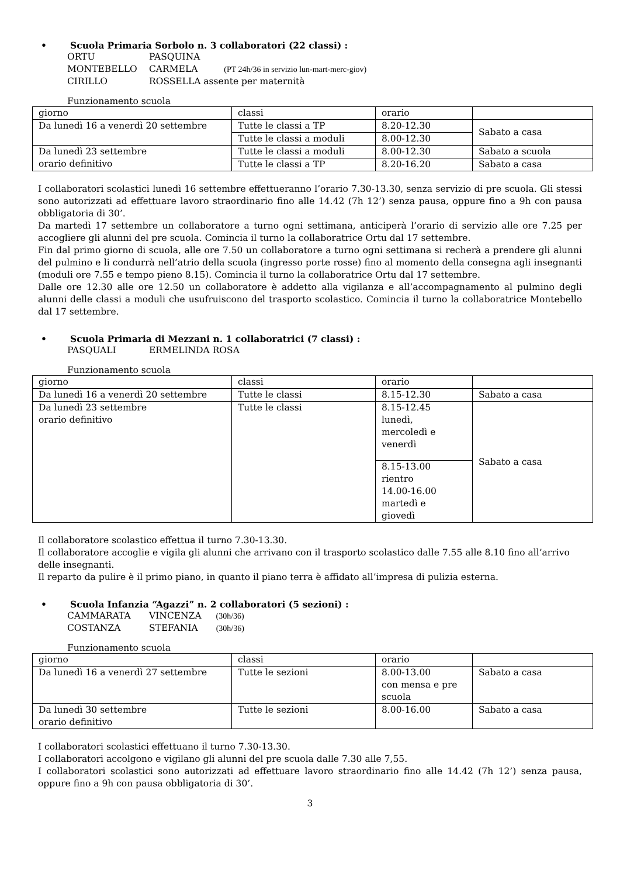• Scuola Primaria Sorbolo n. 3 collaboratori (22 classi) :
ORTU PASQUINA
MONTEBELLO CARMELA (PT 24h/36 in servizio lun-mart-merc-giov)
CIRILLO ROSSELLA assente per maternità
Funzionamento scuola
| giorno | classi | orario | |
| Da lunedì 16 a venerdì 20 settembre | Tutte le classi a TP | 8.20-12.30 | Sabato a casa |
| | Tutte le classi a moduli | 8.00-12.30 | |
| Da lunedì 23 settembre orario definitivo | Tutte le classi a moduli | 8.00-12.30 | Sabato a scuola |
| | Tutte le classi a TP | 8.20-16.20 | Sabato a casa |
I collaboratori scolastici lunedì 16 settembre effettueranno l’orario 7.30-13.30, senza servizio di pre scuola. Gli stessi sono autorizzati ad effettuare lavoro straordinario fino alle 14.42 (7h 12’) senza pausa, oppure fino a 9h con pausa obbligatoria di 30’.
Da martedì 17 settembre un collaboratore a turno ogni settimana, anticiperà l’orario di servizio alle ore 7.25 per accogliere gli alunni del pre scuola. Comincia il turno la collaboratrice Ortu dal 17 settembre.
Fin dal primo giorno di scuola, alle ore 7.50 un collaboratore a turno ogni settimana si recherà a prendere gli alunni del pulmino e li condurrà nell’atrio della scuola (ingresso porte rosse) fino al momento della consegna agli insegnanti (moduli ore 7.55 e tempo pieno 8.15). Comincia il turno la collaboratrice Ortu dal 17 settembre.
Dalle ore 12.30 alle ore 12.50 un collaboratore è addetto alla vigilanza e all’accompagnamento al pulmino degli alunni delle classi a moduli che usufruiscono del trasporto scolastico. Comincia il turno la collaboratrice Montebello dal 17 settembre.
• Scuola Primaria di Mezzani n. 1 collaboratrici (7 classi) :
PASQUALI ERMELINDA ROSA
Funzionamento scuola
| giorno | classi | orario | |
| Da lunedì 16 a venerdì 20 settembre | Tutte le classi | 8.15-12.30 | Sabato a casa |
| Da lunedì 23 settembre orario definitivo | Tutte le classi | 8.15-12.45 lunedì, mercoledì e venerdì | Sabato a casa |
| | | 8.15-13.00 rientro 14.00-16.00 martedì e giovedì | |
Il collaboratore scolastico effettua il turno 7.30-13.30.
Il collaboratore accoglie e vigila gli alunni che arrivano con il trasporto scolastico dalle 7.55 alle 8.10 fino all’arrivo delle insegnanti.
Il reparto da pulire è il primo piano, in quanto il piano terra è affidato all’impresa di pulizia esterna.
• Scuola Infanzia “Agazzi” n. 2 collaboratori (5 sezioni) :
CAMMARATA VINCENZA (30h/36)
COSTANZA STEFANIA (30h/36)
Funzionamento scuola
| giorno | classi | orario | |
| Da lunedì 16 a venerdì 27 settembre | Tutte le sezioni | 8.00-13.00 con mensa e pre scuola | Sabato a casa |
| Da lunedì 30 settembre orario definitivo | Tutte le sezioni | 8.00-16.00 | Sabato a casa |
I collaboratori scolastici effettuano il turno 7.30-13.30.
I collaboratori accolgono e vigilano gli alunni del pre scuola dalle 7.30 alle 7,55.
I collaboratori scolastici sono autorizzati ad effettuare lavoro straordinario fino alle 14.42 (7h 12’) senza pausa, oppure fino a 9h con pausa obbligatoria di 30’.
3